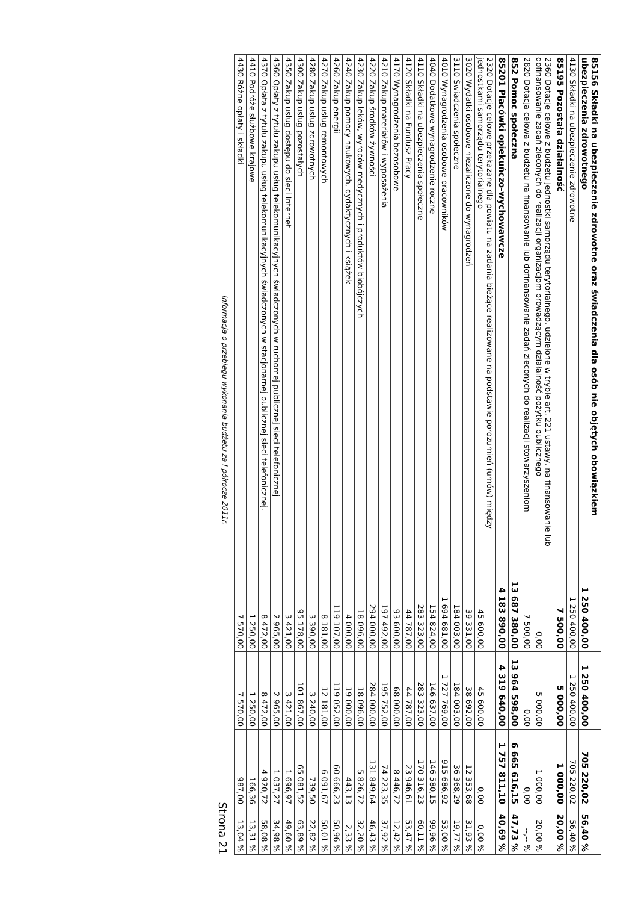| 85156 Składki na ubezpieczenie zdrowotne oraz świadczenia dla osób nie objętych obowiązkiem ubezpieczenia zdrowotnego | 1 250 400,00 | 1 250 400,00 | 705 220,02 | 56,40 % |
| 4130 Składki na ubezpieczenie zdrowotne | 1 250 400,00 | 1 250 400,00 | 705 220,02 | 56,40 % |
| 85195 Pozostała działalność | 7 500,00 | 5 000,00 | 1 000,00 | 20,00 % |
| 2360 Dotacje celowe z budżetu jednostki samorządu terytorialnego, udzielone w trybie art. 221 ustawy, na finansowanie lub dofinansowanie zadań zleconych do realizacji organizacjom prowadzącym działalność pożytku publicznego | 0,00 | 5 000,00 | 1 000,00 | 20,00 % |
| 2820 Dotacja celowa z budżetu na finansowanie lub dofinansowanie zadań zleconych do realizacji stowarzyszeniom | 7 500,00 | 0,00 | 0,00 | --,-- % |
| 852 Pomoc społeczna | 13 687 380,00 | 13 964 598,00 | 6 665 616,15 | 47,73 % |
| 85201 Placówki opiekuńczo-wychowawcze | 4 183 890,00 | 4 319 640,00 | 1 757 811,10 | 40,69 % |
| 2320 Dotacje celowe przekazane dla powiatu na zadania bieżące realizowane na podstawie porozumień (umów) między jednostkami samorządu terytorialnego | 45 600,00 | 45 600,00 | 0,00 | 0,00 % |
| 3020 Wydatki osobowe niezaliczone do wynagrodzeń | 39 331,00 | 38 692,00 | 12 353,68 | 31,93 % |
| 3110 Świadczenia społeczne | 184 003,00 | 184 003,00 | 36 368,29 | 19,77 % |
| 4010 Wynagrodzenia osobowe pracowników | 1 694 681,00 | 1 727 769,00 | 915 686,92 | 53,00 % |
| 4040 Dodatkowe wynagrodzenie roczne | 154 824,00 | 146 637,00 | 146 580,15 | 99,96 % |
| 4110 Składki na ubezpieczenia społeczne | 283 323,00 | 283 323,00 | 170 316,23 | 60,11 % |
| 4120 Składki na Fundusz Pracy | 44 787,00 | 44 787,00 | 23 946,61 | 53,47 % |
| 4170 Wynagrodzenia bezosobowe | 93 600,00 | 68 000,00 | 8 446,72 | 12,42 % |
| 4210 Zakup materiałów i wyposażenia | 197 492,00 | 195 752,00 | 74 223,35 | 37,92 % |
| 4220 Zakup środków żywności | 294 000,00 | 284 000,00 | 131 849,64 | 46,43 % |
| 4230 Zakup leków, wyrobów medycznych i produktów biobójczych | 18 096,00 | 18 096,00 | 5 826,72 | 32,20 % |
| 4240 Zakup pomocy naukowych, dydaktycznych i książek | 4 000,00 | 19 000,00 | 443,13 | 2,33 % |
| 4260 Zakup energii | 119 107,00 | 119 052,00 | 60 666,23 | 50,96 % |
| 4270 Zakup usług remontowych | 8 181,00 | 12 181,00 | 6 091,67 | 50,01 % |
| 4280 Zakup usług zdrowotnych | 3 390,00 | 3 240,00 | 739,50 | 22,82 % |
| 4300 Zakup usług pozostałych | 95 178,00 | 101 867,00 | 65 081,52 | 63,89 % |
| 4350 Zakup usług dostępu do sieci Internet | 3 421,00 | 3 421,00 | 1 696,97 | 49,60 % |
| 4360 Opłaty z tytułu zakupu usług telekomunikacyjnych świadczonych w ruchomej publicznej sieci telefonicznej | 2 965,00 | 2 965,00 | 1 037,27 | 34,98 % |
| 4370 Opłata z tytułu zakupu usług telekomunikacyjnych świadczonych w stacjonarnej publicznej sieci telefonicznej. | 8 472,00 | 8 472,00 | 4 920,72 | 58,08 % |
| 4410 Podróże służbowe krajowe | 1 250,00 | 1 250,00 | 166,36 | 13,31 % |
| 4430 Różne opłaty i składki | 7 570,00 | 7 570,00 | 987,00 | 13,04 % |
Informacja o przebiegu wykonania budżetu za I półrocze 2011r. Strona 21